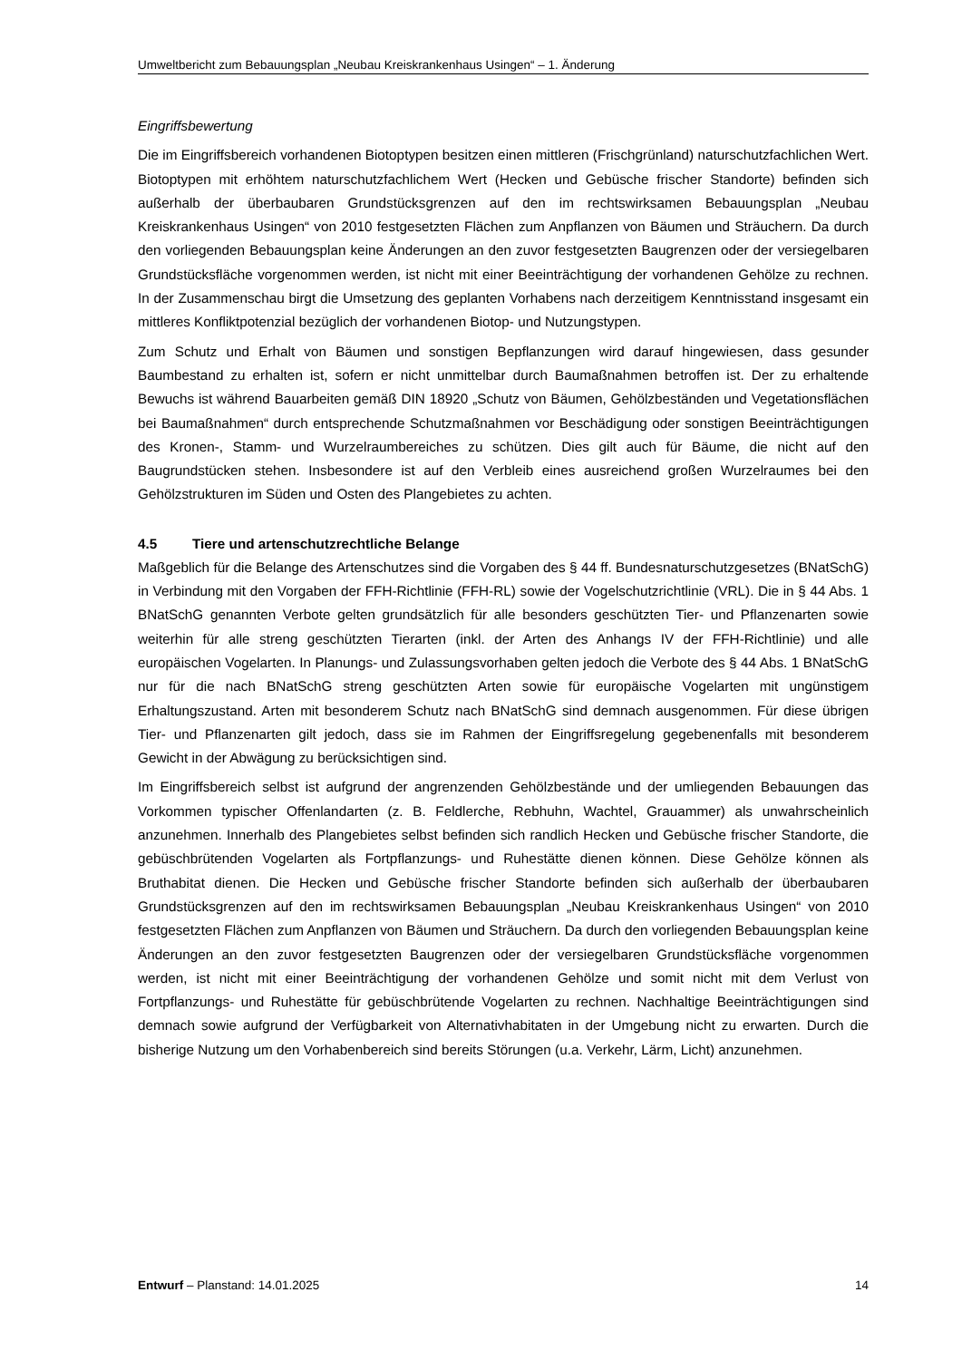Umweltbericht zum Bebauungsplan „Neubau Kreiskrankenhaus Usingen“ – 1. Änderung
Eingriffsbewertung
Die im Eingriffsbereich vorhandenen Biotoptypen besitzen einen mittleren (Frischgrünland) naturschutzfachlichen Wert. Biotoptypen mit erhöhtem naturschutzfachlichem Wert (Hecken und Gebüsche frischer Standorte) befinden sich außerhalb der überbaubaren Grundstücksgrenzen auf den im rechtswirksamen Bebauungsplan „Neubau Kreiskrankenhaus Usingen“ von 2010 festgesetzten Flächen zum Anpflanzen von Bäumen und Sträuchern. Da durch den vorliegenden Bebauungsplan keine Änderungen an den zuvor festgesetzten Baugrenzen oder der versiegelbaren Grundstücksfläche vorgenommen werden, ist nicht mit einer Beeinträchtigung der vorhandenen Gehölze zu rechnen. In der Zusammenschau birgt die Umsetzung des geplanten Vorhabens nach derzeitigem Kenntnisstand insgesamt ein mittleres Konfliktpotenzial bezüglich der vorhandenen Biotop- und Nutzungstypen.
Zum Schutz und Erhalt von Bäumen und sonstigen Bepflanzungen wird darauf hingewiesen, dass gesunder Baumbestand zu erhalten ist, sofern er nicht unmittelbar durch Baumaßnahmen betroffen ist. Der zu erhaltende Bewuchs ist während Bauarbeiten gemäß DIN 18920 „Schutz von Bäumen, Gehölzbeständen und Vegetationsflächen bei Baumaßnahmen“ durch entsprechende Schutzmaßnahmen vor Beschädigung oder sonstigen Beeinträchtigungen des Kronen-, Stamm- und Wurzelraumbereiches zu schützen. Dies gilt auch für Bäume, die nicht auf den Baugrundstücken stehen. Insbesondere ist auf den Verbleib eines ausreichend großen Wurzelraumes bei den Gehölzstrukturen im Süden und Osten des Plangebietes zu achten.
4.5 Tiere und artenschutzrechtliche Belange
Maßgeblich für die Belange des Artenschutzes sind die Vorgaben des § 44 ff. Bundesnaturschutzgesetzes (BNatSchG) in Verbindung mit den Vorgaben der FFH-Richtlinie (FFH-RL) sowie der Vogelschutzrichtlinie (VRL). Die in § 44 Abs. 1 BNatSchG genannten Verbote gelten grundsätzlich für alle besonders geschützten Tier- und Pflanzenarten sowie weiterhin für alle streng geschützten Tierarten (inkl. der Arten des Anhangs IV der FFH-Richtlinie) und alle europäischen Vogelarten. In Planungs- und Zulassungsvorhaben gelten jedoch die Verbote des § 44 Abs. 1 BNatSchG nur für die nach BNatSchG streng geschützten Arten sowie für europäische Vogelarten mit ungünstigem Erhaltungszustand. Arten mit besonderem Schutz nach BNatSchG sind demnach ausgenommen. Für diese übrigen Tier- und Pflanzenarten gilt jedoch, dass sie im Rahmen der Eingriffsregelung gegebenenfalls mit besonderem Gewicht in der Abwägung zu berücksichtigen sind.
Im Eingriffsbereich selbst ist aufgrund der angrenzenden Gehölzbestände und der umliegenden Bebauungen das Vorkommen typischer Offenlandarten (z. B. Feldlerche, Rebhuhn, Wachtel, Grauammer) als unwahrscheinlich anzunehmen. Innerhalb des Plangebietes selbst befinden sich randlich Hecken und Gebüsche frischer Standorte, die gebüschbrütenden Vogelarten als Fortpflanzungs- und Ruhestätte dienen können. Diese Gehölze können als Bruthabitat dienen. Die Hecken und Gebüsche frischer Standorte befinden sich außerhalb der überbaubaren Grundstücksgrenzen auf den im rechtswirksamen Bebauungsplan „Neubau Kreiskrankenhaus Usingen“ von 2010 festgesetzten Flächen zum Anpflanzen von Bäumen und Sträuchern. Da durch den vorliegenden Bebauungsplan keine Änderungen an den zuvor festgesetzten Baugrenzen oder der versiegelbaren Grundstücksfläche vorgenommen werden, ist nicht mit einer Beeinträchtigung der vorhandenen Gehölze und somit nicht mit dem Verlust von Fortpflanzungs- und Ruhestätte für gebüschbrütende Vogelarten zu rechnen. Nachhaltige Beeinträchtigungen sind demnach sowie aufgrund der Verfügbarkeit von Alternativhabitaten in der Umgebung nicht zu erwarten. Durch die bisherige Nutzung um den Vorhabenbereich sind bereits Störungen (u.a. Verkehr, Lärm, Licht) anzunehmen.
Entwurf – Planstand: 14.01.2025 14